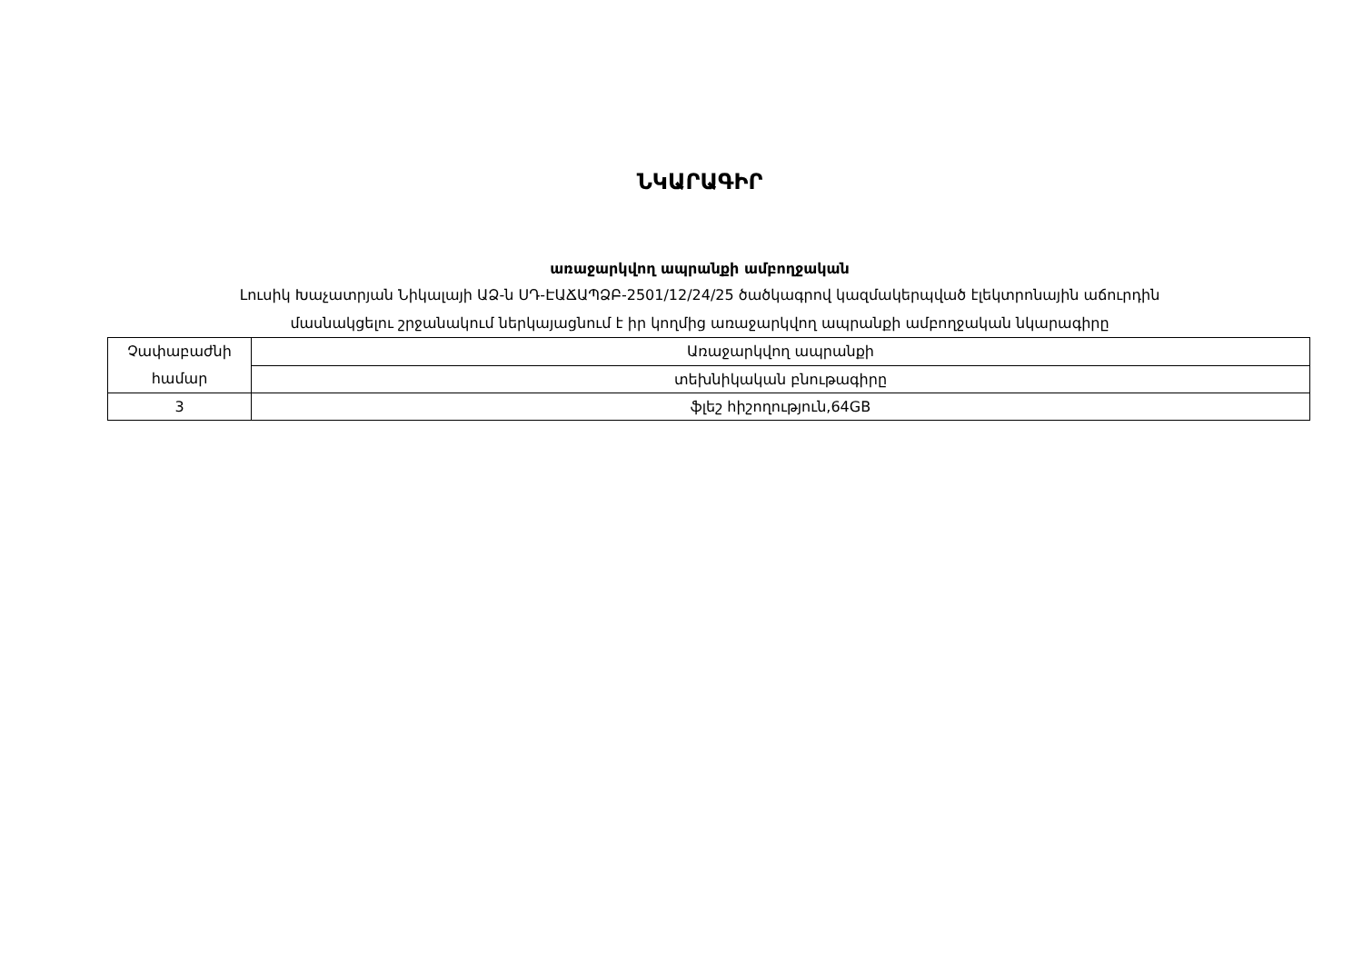ՆԿԱՐԱԳԻՐ
առաջարկվող ապրանքի ամբողջական
Լուսիկ Խաչատրյան Նիկալայի ԱՁ-ն ՍԴ-ԷԱՃԱՊՁԲ-2501/12/24/25 ծածկագրով կազմակերպված էլեկտրոնային աճուրդին
մասնակցելու շրջանակում ներկայացնում է իր կողմից առաջարկվող ապրանքի ամբողջական նկարագիրը
| Չափաբաժնի համար | Առաջարկվող ապրանքի |
| | տեխնիկական բնութագիրը |
| 3 | ֆլեշ հիշողություն,64GB |